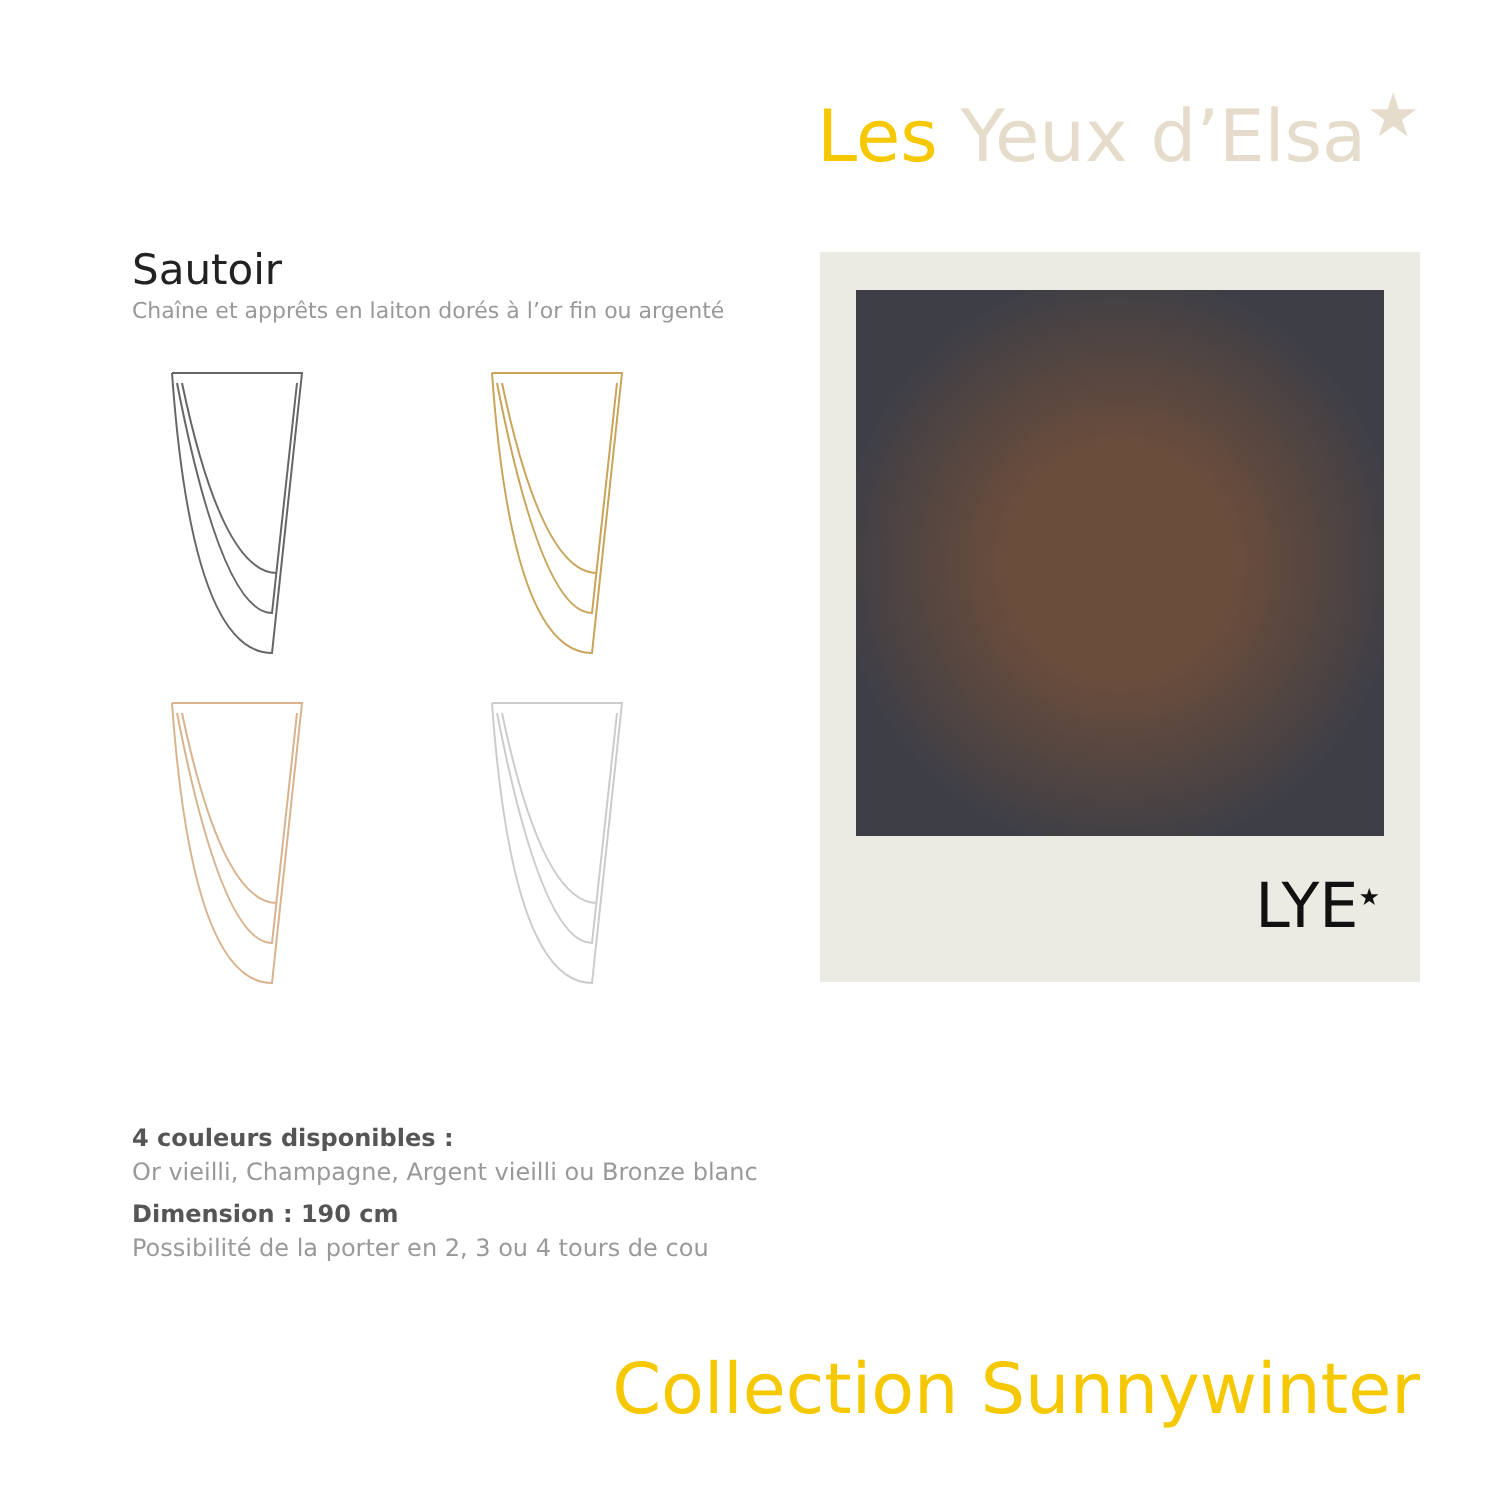Les Yeux d’Elsa<sup>★</sup>
Sautoir
Chaîne et apprêts en laiton dorés à l’or fin ou argenté
LYE<sup>★</sup>
4 couleurs disponibles :
Or vieilli, Champagne, Argent vieilli ou Bronze blanc
Dimension : 190 cm
Possibilité de la porter en 2, 3 ou 4 tours de cou
Collection Sunnywinter